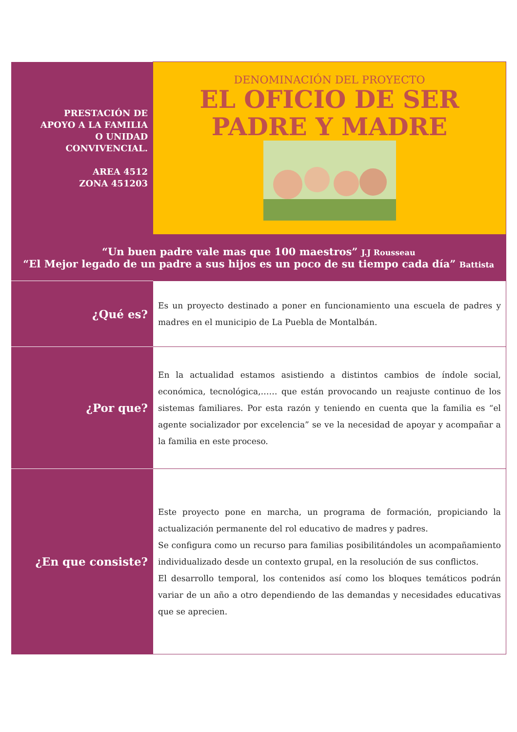| PRESTACIÓN DE APOYO A LA FAMILIA O UNIDAD CONVIVENCIAL. AREA 4512 ZONA 451203 | DENOMINACIÓN DEL PROYECTO EL OFICIO DE SER PADRE Y MADRE |
| “Un buen padre vale mas que 100 maestros” J.J Rousseau “El Mejor legado de un padre a sus hijos es un poco de su tiempo cada día” Battista | |
| ¿Qué es? | Es un proyecto destinado a poner en funcionamiento una escuela de padres y madres en el municipio de La Puebla de Montalbán. |
| ¿Por que? | En la actualidad estamos asistiendo a distintos cambios de índole social, económica, tecnológica,…… que están provocando un reajuste continuo de los sistemas familiares. Por esta razón y teniendo en cuenta que la familia es “el agente socializador por excelencia” se ve la necesidad de apoyar y acompañar a la familia en este proceso. |
| ¿En que consiste? | Este proyecto pone en marcha, un programa de formación, propiciando la actualización permanente del rol educativo de madres y padres. Se configura como un recurso para familias posibilitándoles un acompañamiento individualizado desde un contexto grupal, en la resolución de sus conflictos. El desarrollo temporal, los contenidos así como los bloques temáticos podrán variar de un año a otro dependiendo de las demandas y necesidades educativas que se aprecien. |